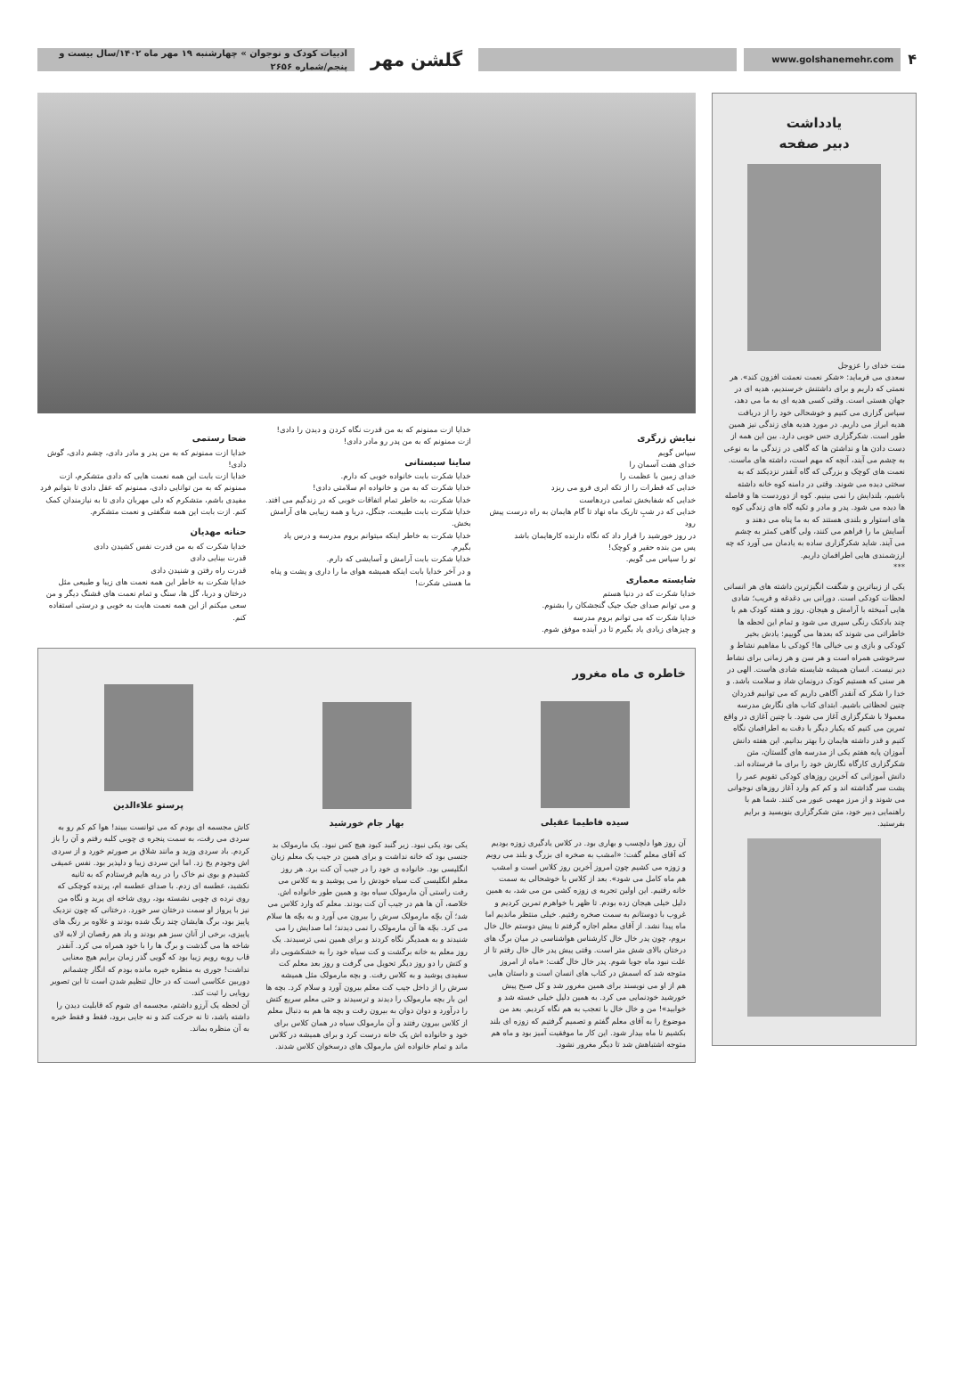۴
www.golshanemehr.com
گلشن مهر
ادبیات کودک و نوجوان » چهارشنبه ۱۹ مهر ماه ۱۴۰۲/سال بیست و پنجم/شماره ۲۶۵۶
یادداشت
دبیر صفحه
منت خدای را عزوجل
سعدی می فرماید: «شکر نعمت نعمتت افزون کند». هر نعمتی که داریم و برای داشتنش خرسندیم، هدیه ای در جهان هستی است. وقتی کسی هدیه ای به ما می دهد، سپاس گزاری می کنیم و خوشحالی خود را از دریافت هدیه ابراز می داریم. در مورد هدیه های زندگی نیز همین طور است. شکرگزاری حس خوبی دارد. بین این همه از دست دادن ها و نداشتن ها که گاهی در زندگی ما به نوعی به چشم می آیند، آنچه که مهم است، داشته های ماست. نعمت های کوچک و بزرگی که گاه آنقدر نزدیکند که به سختی دیده می شوند. وقتی در دامنه کوه خانه داشته باشیم، بلندایش را نمی بینیم. کوه از دوردست ها و فاصله ها دیده می شود. پدر و مادر و تکیه گاه های زندگی کوه های استوار و بلندی هستند که به ما پناه می دهند و آسایش ما را فراهم می کنند، ولی گاهی کمتر به چشم می آیند. شاید شکرگزاری ساده به یادمان می آورد که چه ارزشمندی هایی اطرافمان داریم.
***
یکی از زیباترین و شگفت انگیزترین داشته های هر انسانی لحظات کودکی است. دورانی بی دغدغه و فریب؛ شادی هایی آمیخته با آرامش و هیجان. روز و هفته کودک هم با چند بادکنک رنگی سپری می شود و تمام این لحظه ها خاطراتی می شوند که بعدها می گوییم: یادش بخیر کودکی و بازی و بی خیالی ها! کودکی با مفاهیم نشاط و سرخوشی همراه است و هر سن و هر زمانی برای نشاط دیر نیست. انسان همیشه شایسته شادی هاست. الهی در هر سنی که هستیم کودک درونمان شاد و سلامت باشد. و خدا را شکر که آنقدر آگاهی داریم که می توانیم قدردان چنین لحظاتی باشیم. ابتدای کتاب های نگارش مدرسه معمولا با شکرگزاری آغاز می شود. با چنین آغازی در واقع تمرین می کنیم که یکبار دیگر با دقت به اطرافمان نگاه کنیم و قدر داشته هایمان را بهتر بدانیم. این هفته دانش آموزان پایه هفتم یکی از مدرسه های گلستان، متن شکرگزاری کارگاه نگارش خود را برای ما فرستاده اند. دانش آموزانی که آخرین روزهای کودکی تقویم عمر را پشت سر گذاشته اند و کم کم وارد آغاز روزهای نوجوانی می شوند و از مرز مهمی عبور می کنند. شما هم با راهنمایی دبیر خود، متن شکرگزاری بنویسید و برایم بفرستید.
نیایش زرگری
سپاس گویم
خدای هفت آسمان را
خدای زمین با عظمت را
خدایی که قطرات را از تکه ابری فرو می ریزد
خدایی که شفابخش تمامی دردهاست
خدایی که در شبِ تاریک ماه نهاد تا گام هایمان به راه درست پیش رود
در روز خورشید را قرار داد که نگاه دارنده کارهایمان باشد
پس من بنده حقیر و کوچک!
تو را سپاس می گویم.
شایسته معماری
خدایا شکرت که در دنیا هستم
و می توانم صدای جیک جیک گنجشکان را بشنوم.
خدایا شکرت که می توانم بروم مدرسه
و چیزهای زیادی یاد بگیرم تا در آینده موفق شوم.
خدایا ازت ممنونم که به من قدرت نگاه کردن و دیدن را دادی!
ازت ممنونم که به من پدر رو مادر دادی!
ساینا سیستانی
خدایا شکرت بابت خانواده خوبی که دارم.
خدایا شکرت که به من و خانواده ام سلامتی دادی!
خدایا شکرت، به خاطر تمام اتفاقات خوبی که در زندگیم می افتد.
خدایا شکرت بابت طبیعت، جنگل، دریا و همه زیبایی های آرامش بخش.
خدایا شکرت به خاطر اینکه میتوانم بروم مدرسه و درس یاد بگیرم.
خدایا شکرت بابت آرامش و آسایشی که دارم.
و در آخر خدایا بابت اینکه همیشه هوای ما را داری و پشت و پناه ما هستی شکرت!
ضحا رستمی
خدایا ازت ممنونم که به من پدر و مادر دادی، چشم دادی، گوش دادی!
خدایا ازت بابت این همه نعمت هایی که دادی متشکرم، ازت ممنونم که به من توانایی دادی، ممنونم که عقل دادی تا بتوانم فرد مفیدی باشم، متشکرم که دلی مهربان دادی تا به نیازمندان کمک کنم. ازت بابت این همه شگفتی و نعمت متشکرم.
حنانه مهدیان
خدایا شکرت که به من قدرت نفس کشیدن دادی
قدرت بینایی دادی
قدرت راه رفتن و شنیدن دادی
خدایا شکرت به خاطر این همه نعمت های زیبا و طبیعی مثل درختان و دریا، گل ها، سنگ و تمام نعمت های قشنگ دیگر و من سعی میکنم از این همه نعمت هایت به خوبی و درستی استفاده کنم.
خاطره ی ماه مغرور
سیده فاطیما عقیلی
آن روز هوا دلچسب و بهاری بود. در کلاس یادگیری زوزه بودیم که آقای معلم گفت: «امشب به صخره ای بزرگ و بلند می رویم و زوزه می کشیم چون امروز آخرین روز کلاس است و امشب هم ماه کامل می شود». بعد از کلاس با خوشحالی به سمت خانه رفتیم. این اولین تجربه ی زوزه کشی من می شد، به همین دلیل خیلی هیجان زده بودم. تا ظهر با خواهرم تمرین کردیم و غروب با دوستانم به سمت صخره رفتیم. خیلی منتظر ماندیم اما ماه پیدا نشد. از آقای معلم اجازه گرفتم تا پیش دوستم خال خال بروم، چون پدر خال خال کارشناس هواشناسی در میان برگ های درختان بالای شش متر است. وقتی پیش پدر خال خال رفتم تا از علت نبود ماه جویا شوم. پدر خال خال گفت: «ماه از امروز متوجه شد که اسمش در کتاب های انسان است و داستان هایی هم از او می نویسند برای همین مغرور شد و کل صبح پیش خورشید خودنمایی می کرد. به همین دلیل خیلی خسته شد و خوابید»! من و خال خال با تعجب به هم نگاه کردیم. بعد من موضوع را به آقای معلم گفتم و تصمیم گرفتیم که زوزه ای بلند بکشیم تا ماه بیدار شود. این کار ما موفقیت آمیز بود و ماه هم متوجه اشتباهش شد تا دیگر مغرور نشود.
بهار جام خورشید
یکی بود یکی نبود. زیر گنبد کبود هیچ کس نبود. یک مارمولک بد جنسی بود که خانه نداشت و برای همین در جیب یک معلم زبان انگلیسی بود. خانواده ی خود را در جیب آن کت برد. هر روز معلم انگلیسی کت سیاه خودش را می پوشید و به کلاس می رفت راستی آن مارمولک سیاه بود و همین طور خانواده اش. خلاصه، آن ها هم در جیب آن کت بودند. معلم که وارد کلاس می شد؛ آن بچّه مارمولک سرش را بیرون می آورد و به بچّه ها سلام می کرد. بچّه ها آن مارمولک را نمی دیدند؛ اما صدایش را می شنیدند و به همدیگر نگاه کردند و برای همین نمی ترسیدند. یک روز معلم به خانه برگشت و کت سیاه خود را به خشکشویی داد و کتش را دو روز دیگر تحویل می گرفت و روز بعد معلم کت سفیدی پوشید و به کلاس رفت. و بچه مارمولک مثل همیشه سرش را از داخل جیب کت معلم بیرون آورد و سلام کرد. بچه ها این بار بچه مارمولک را دیدند و ترسیدند و حتی معلم سریع کتش را درآورد و دوان دوان به بیرون رفت و بچه ها هم به دنبال معلم از کلاس بیرون رفتند و آن مارمولک سیاه در همان کلاس برای خود و خانواده اش یک خانه درست کرد و برای همیشه در کلاس ماند و تمام خانواده اش مارمولک های درسخوان کلاس شدند.
پرستو علاءالدین
کاش مجسمه ای بودم که می توانست ببیند! هوا کم کم رو به سردی می رفت، به سمت پنجره ی چوبی کلبه رفتم و آن را باز کردم. باد سردی وزید و مانند شلاق بر صورتم خورد و از سردی اش وجودم یخ زد. اما این سردی زیبا و دلپذیر بود. نفس عمیقی کشیدم و بوی نم خاک را در ریه هایم فرستادم که به ثانیه نکشید، عطسه ای زدم. با صدای عطسه ام، پرنده کوچکی که روی نرده ی چوبی نشسته بود، روی شاخه ای پرید و نگاه من نیز با پرواز او سمت درختان سر خورد. درختانی که چون نزدیک پاییز بود، برگ هایشان چند رنگ شده بودند و علاوه بر رنگ های پاییزی، برخی از آنان سبز هم بودند و باد هم رقصان از لابه لای شاخه ها می گذشت و برگ ها را با خود همراه می کرد. آنقدر قاب روبه رویم زیبا بود که گویی گذر زمان برایم هیچ معنایی نداشت! جوری به منظره خیره مانده بودم که انگار چشمانم دوربین عکاسی است که در حال تنظیم شدن است تا این تصویر رویایی را ثبت کند.
آن لحظه یک آرزو داشتم، مجسمه ای شوم که قابلیت دیدن را داشته باشد، تا نه حرکت کند و نه جایی برود، فقط و فقط خیره به آن منظره بماند.